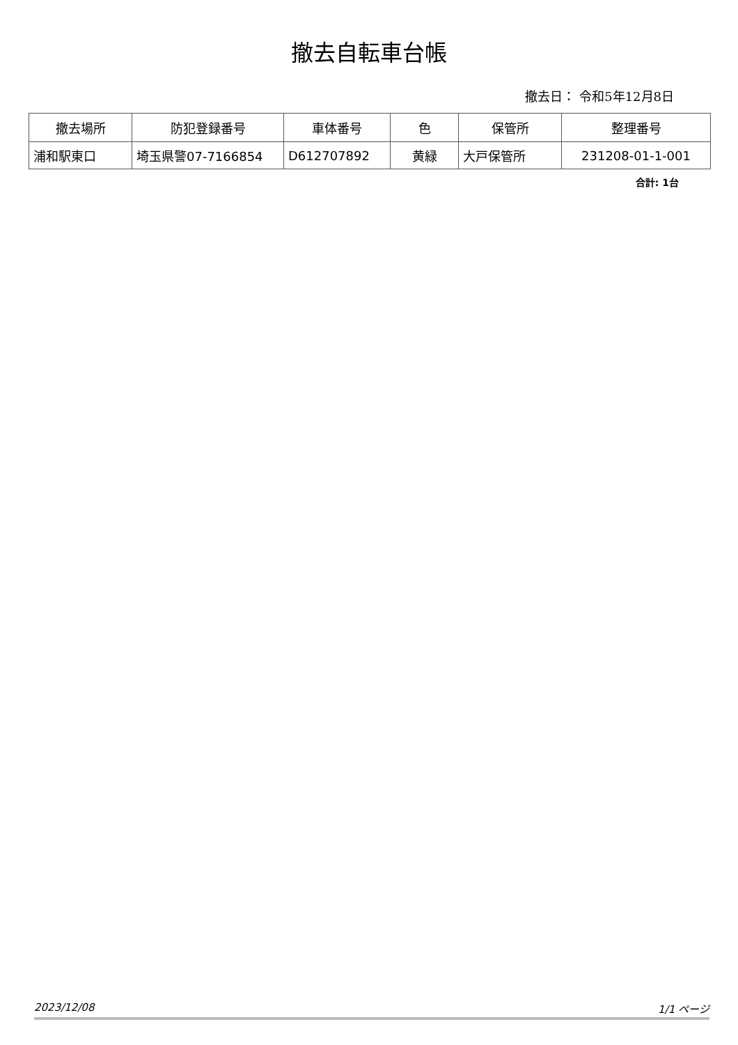撤去自転車台帳
撤去日： 令和5年12月8日
| 撤去場所 | 防犯登録番号 | 車体番号 | 色 | 保管所 | 整理番号 |
| --- | --- | --- | --- | --- | --- |
| 浦和駅東口 | 埼玉県警07-7166854 | D612707892 | 黄緑 | 大戸保管所 | 231208-01-1-001 |
合計: 1台
2023/12/08 1/1 ページ